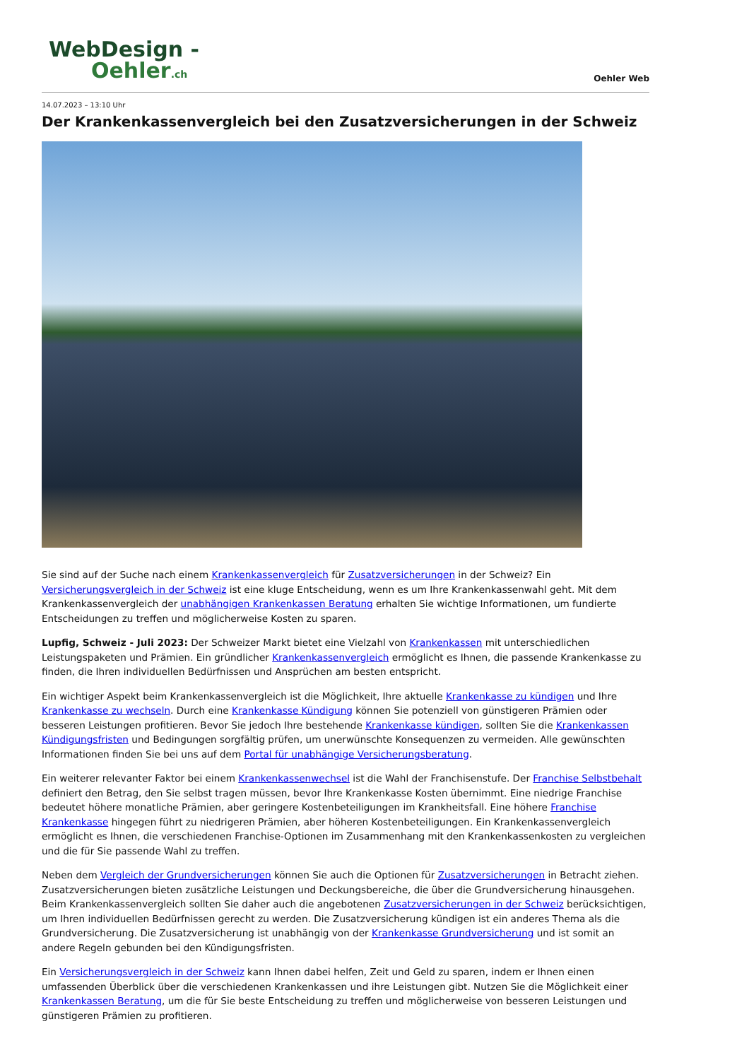WebDesign -
Oehler.ch
Oehler Web
14.07.2023 – 13:10 Uhr
Der Krankenkassenvergleich bei den Zusatzversicherungen in der Schweiz
Sie sind auf der Suche nach einem Krankenkassenvergleich für Zusatzversicherungen in der Schweiz? Ein Versicherungsvergleich in der Schweiz ist eine kluge Entscheidung, wenn es um Ihre Krankenkassenwahl geht. Mit dem Krankenkassenvergleich der unabhängigen Krankenkassen Beratung erhalten Sie wichtige Informationen, um fundierte Entscheidungen zu treffen und möglicherweise Kosten zu sparen.
Lupfig, Schweiz - Juli 2023: Der Schweizer Markt bietet eine Vielzahl von Krankenkassen mit unterschiedlichen Leistungspaketen und Prämien. Ein gründlicher Krankenkassenvergleich ermöglicht es Ihnen, die passende Krankenkasse zu finden, die Ihren individuellen Bedürfnissen und Ansprüchen am besten entspricht.
Ein wichtiger Aspekt beim Krankenkassenvergleich ist die Möglichkeit, Ihre aktuelle Krankenkasse zu kündigen und Ihre Krankenkasse zu wechseln. Durch eine Krankenkasse Kündigung können Sie potenziell von günstigeren Prämien oder besseren Leistungen profitieren. Bevor Sie jedoch Ihre bestehende Krankenkasse kündigen, sollten Sie die Krankenkassen Kündigungsfristen und Bedingungen sorgfältig prüfen, um unerwünschte Konsequenzen zu vermeiden. Alle gewünschten Informationen finden Sie bei uns auf dem Portal für unabhängige Versicherungsberatung.
Ein weiterer relevanter Faktor bei einem Krankenkassenwechsel ist die Wahl der Franchisenstufe. Der Franchise Selbstbehalt definiert den Betrag, den Sie selbst tragen müssen, bevor Ihre Krankenkasse Kosten übernimmt. Eine niedrige Franchise bedeutet höhere monatliche Prämien, aber geringere Kostenbeteiligungen im Krankheitsfall. Eine höhere Franchise Krankenkasse hingegen führt zu niedrigeren Prämien, aber höheren Kostenbeteiligungen. Ein Krankenkassenvergleich ermöglicht es Ihnen, die verschiedenen Franchise-Optionen im Zusammenhang mit den Krankenkassenkosten zu vergleichen und die für Sie passende Wahl zu treffen.
Neben dem Vergleich der Grundversicherungen können Sie auch die Optionen für Zusatzversicherungen in Betracht ziehen. Zusatzversicherungen bieten zusätzliche Leistungen und Deckungsbereiche, die über die Grundversicherung hinausgehen. Beim Krankenkassenvergleich sollten Sie daher auch die angebotenen Zusatzversicherungen in der Schweiz berücksichtigen, um Ihren individuellen Bedürfnissen gerecht zu werden. Die Zusatzversicherung kündigen ist ein anderes Thema als die Grundversicherung. Die Zusatzversicherung ist unabhängig von der Krankenkasse Grundversicherung und ist somit an andere Regeln gebunden bei den Kündigungsfristen.
Ein Versicherungsvergleich in der Schweiz kann Ihnen dabei helfen, Zeit und Geld zu sparen, indem er Ihnen einen umfassenden Überblick über die verschiedenen Krankenkassen und ihre Leistungen gibt. Nutzen Sie die Möglichkeit einer Krankenkassen Beratung, um die für Sie beste Entscheidung zu treffen und möglicherweise von besseren Leistungen und günstigeren Prämien zu profitieren.